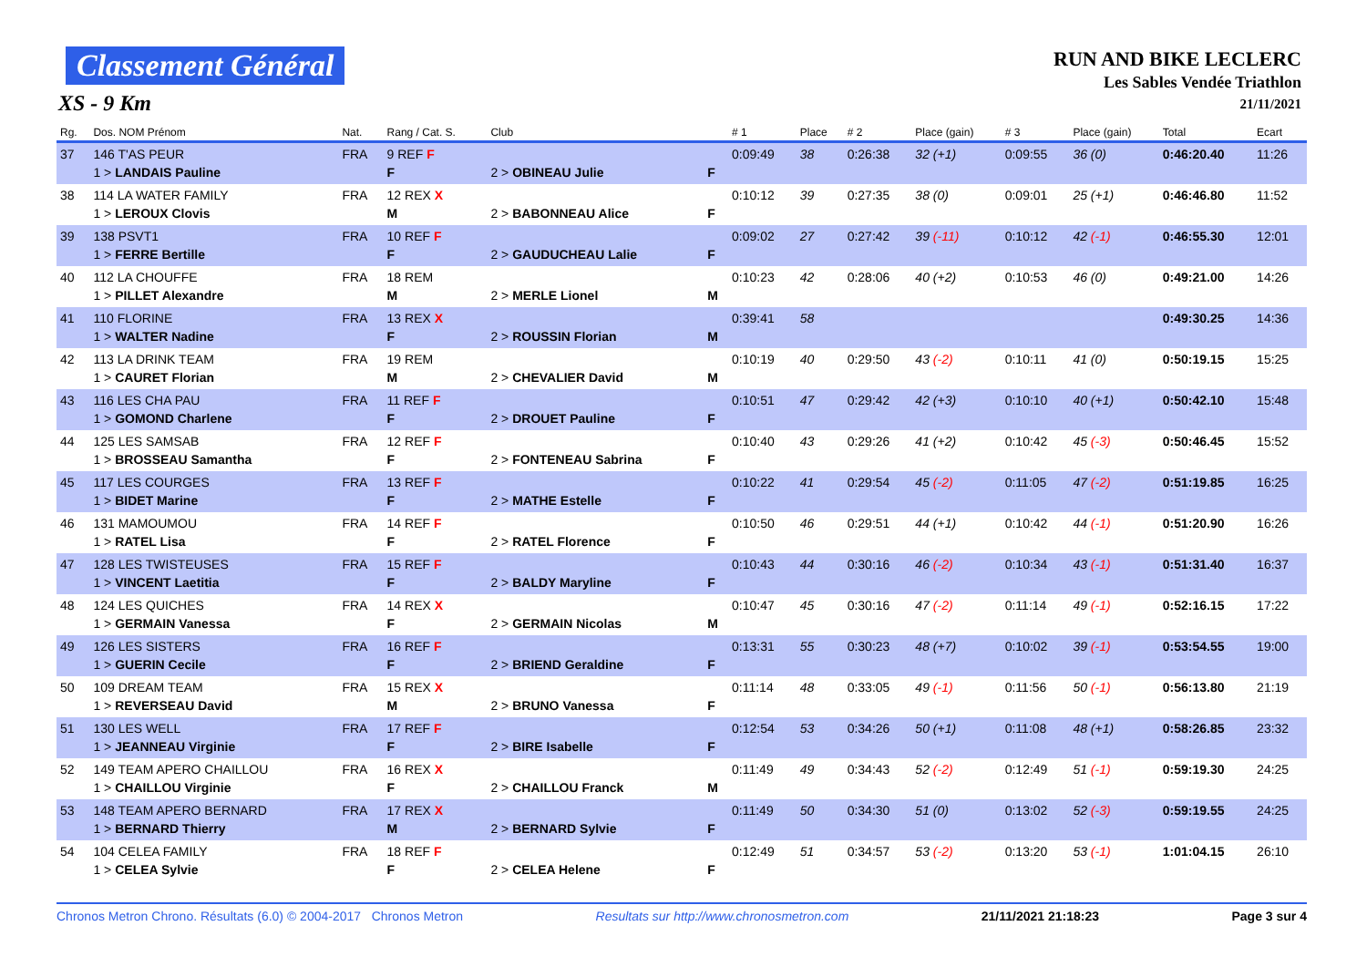Classement Général
XS - 9 Km
RUN AND BIKE LECLERC
Les Sables Vendée Triathlon
21/11/2021
| Rg. | Dos. NOM Prénom | Nat. | Rang / Cat. S. | Club | | # 1 | Place | # 2 | Place (gain) | # 3 | Place (gain) | Total | Ecart |
| --- | --- | --- | --- | --- | --- | --- | --- | --- | --- | --- | --- | --- | --- |
| 37 | 146 T'AS PEUR 1 > LANDAIS Pauline | FRA | 9 REF F F | 2 > OBINEAU Julie | F | 0:09:49 | 38 | 0:26:38 | 32 (+1) | 0:09:55 | 36 (0) | 0:46:20.40 | 11:26 |
| 38 | 114 LA WATER FAMILY 1 > LEROUX Clovis | FRA | 12 REX X M | 2 > BABONNEAU Alice | F | 0:10:12 | 39 | 0:27:35 | 38 (0) | 0:09:01 | 25 (+1) | 0:46:46.80 | 11:52 |
| 39 | 138 PSVT1 1 > FERRE Bertille | FRA | 10 REF F F | 2 > GAUDUCHEAU Lalie | F | 0:09:02 | 27 | 0:27:42 | 39 (-11) | 0:10:12 | 42 (-1) | 0:46:55.30 | 12:01 |
| 40 | 112 LA CHOUFFE 1 > PILLET Alexandre | FRA | 18 REM M | 2 > MERLE Lionel | M | 0:10:23 | 42 | 0:28:06 | 40 (+2) | 0:10:53 | 46 (0) | 0:49:21.00 | 14:26 |
| 41 | 110 FLORINE 1 > WALTER Nadine | FRA | 13 REX X F | 2 > ROUSSIN Florian | M | 0:39:41 | 58 | | | | | 0:49:30.25 | 14:36 |
| 42 | 113 LA DRINK TEAM 1 > CAURET Florian | FRA | 19 REM M | 2 > CHEVALIER David | M | 0:10:19 | 40 | 0:29:50 | 43 (-2) | 0:10:11 | 41 (0) | 0:50:19.15 | 15:25 |
| 43 | 116 LES CHA PAU 1 > GOMOND Charlene | FRA | 11 REF F F | 2 > DROUET Pauline | F | 0:10:51 | 47 | 0:29:42 | 42 (+3) | 0:10:10 | 40 (+1) | 0:50:42.10 | 15:48 |
| 44 | 125 LES SAMSAB 1 > BROSSEAU Samantha | FRA | 12 REF F F | 2 > FONTENEAU Sabrina | F | 0:10:40 | 43 | 0:29:26 | 41 (+2) | 0:10:42 | 45 (-3) | 0:50:46.45 | 15:52 |
| 45 | 117 LES COURGES 1 > BIDET Marine | FRA | 13 REF F F | 2 > MATHE Estelle | F | 0:10:22 | 41 | 0:29:54 | 45 (-2) | 0:11:05 | 47 (-2) | 0:51:19.85 | 16:25 |
| 46 | 131 MAMOUMOU 1 > RATEL Lisa | FRA | 14 REF F F | 2 > RATEL Florence | F | 0:10:50 | 46 | 0:29:51 | 44 (+1) | 0:10:42 | 44 (-1) | 0:51:20.90 | 16:26 |
| 47 | 128 LES TWISTEUSES 1 > VINCENT Laetitia | FRA | 15 REF F F | 2 > BALDY Maryline | F | 0:10:43 | 44 | 0:30:16 | 46 (-2) | 0:10:34 | 43 (-1) | 0:51:31.40 | 16:37 |
| 48 | 124 LES QUICHES 1 > GERMAIN Vanessa | FRA | 14 REX X F | 2 > GERMAIN Nicolas | M | 0:10:47 | 45 | 0:30:16 | 47 (-2) | 0:11:14 | 49 (-1) | 0:52:16.15 | 17:22 |
| 49 | 126 LES SISTERS 1 > GUERIN Cecile | FRA | 16 REF F F | 2 > BRIEND Geraldine | F | 0:13:31 | 55 | 0:30:23 | 48 (+7) | 0:10:02 | 39 (-1) | 0:53:54.55 | 19:00 |
| 50 | 109 DREAM TEAM 1 > REVERSEAU David | FRA | 15 REX X M | 2 > BRUNO Vanessa | F | 0:11:14 | 48 | 0:33:05 | 49 (-1) | 0:11:56 | 50 (-1) | 0:56:13.80 | 21:19 |
| 51 | 130 LES WELL 1 > JEANNEAU Virginie | FRA | 17 REF F F | 2 > BIRE Isabelle | F | 0:12:54 | 53 | 0:34:26 | 50 (+1) | 0:11:08 | 48 (+1) | 0:58:26.85 | 23:32 |
| 52 | 149 TEAM APERO CHAILLOU 1 > CHAILLOU Virginie | FRA | 16 REX X F | 2 > CHAILLOU Franck | M | 0:11:49 | 49 | 0:34:43 | 52 (-2) | 0:12:49 | 51 (-1) | 0:59:19.30 | 24:25 |
| 53 | 148 TEAM APERO BERNARD 1 > BERNARD Thierry | FRA | 17 REX X M | 2 > BERNARD Sylvie | F | 0:11:49 | 50 | 0:34:30 | 51 (0) | 0:13:02 | 52 (-3) | 0:59:19.55 | 24:25 |
| 54 | 104 CELEA FAMILY 1 > CELEA Sylvie | FRA | 18 REF F F | 2 > CELEA Helene | F | 0:12:49 | 51 | 0:34:57 | 53 (-2) | 0:13:20 | 53 (-1) | 1:01:04.15 | 26:10 |
Chronos Metron Chrono. Résultats (6.0) © 2004-2017 Chronos Metron Resultats sur http://www.chronosmetron.com 21/11/2021 21:18:23 Page 3 sur 4